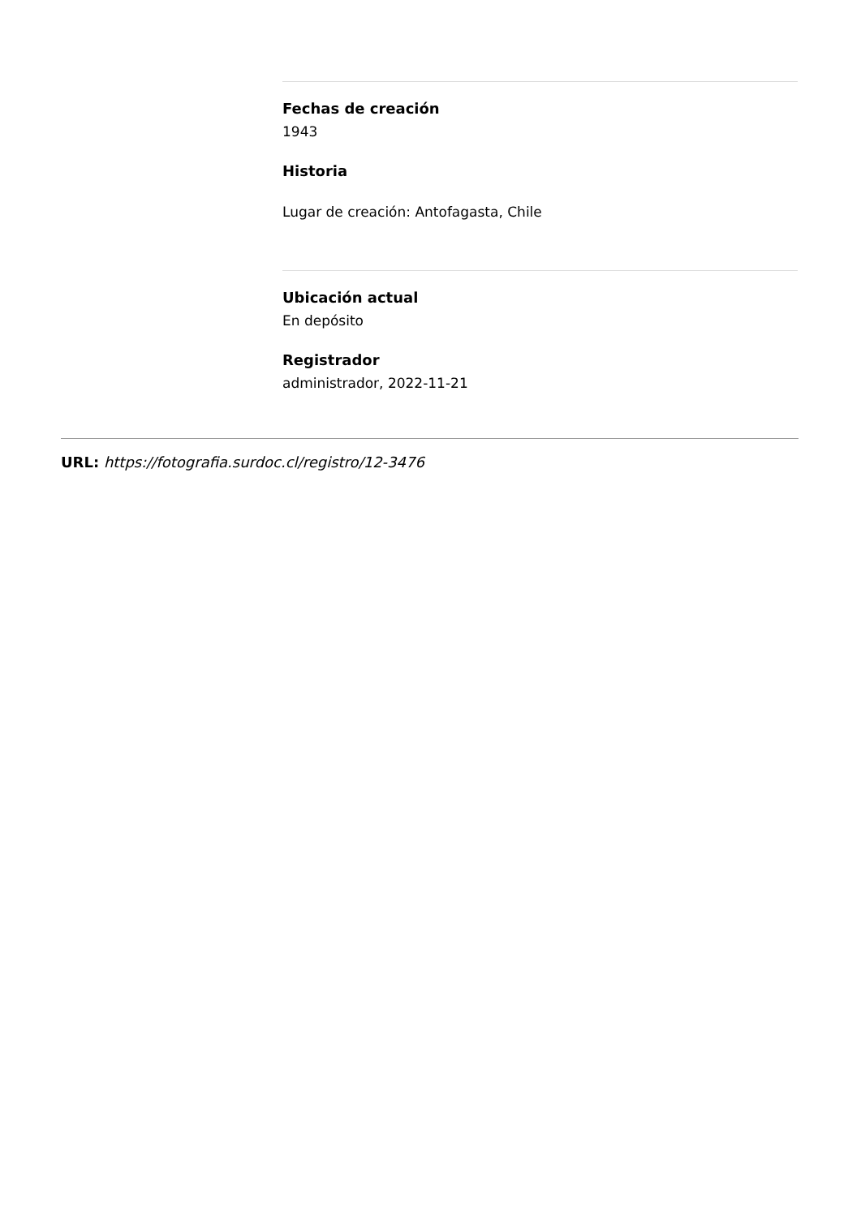Fechas de creación
1943
Historia
Lugar de creación: Antofagasta, Chile
Ubicación actual
En depósito
Registrador
administrador, 2022-11-21
URL: https://fotografia.surdoc.cl/registro/12-3476